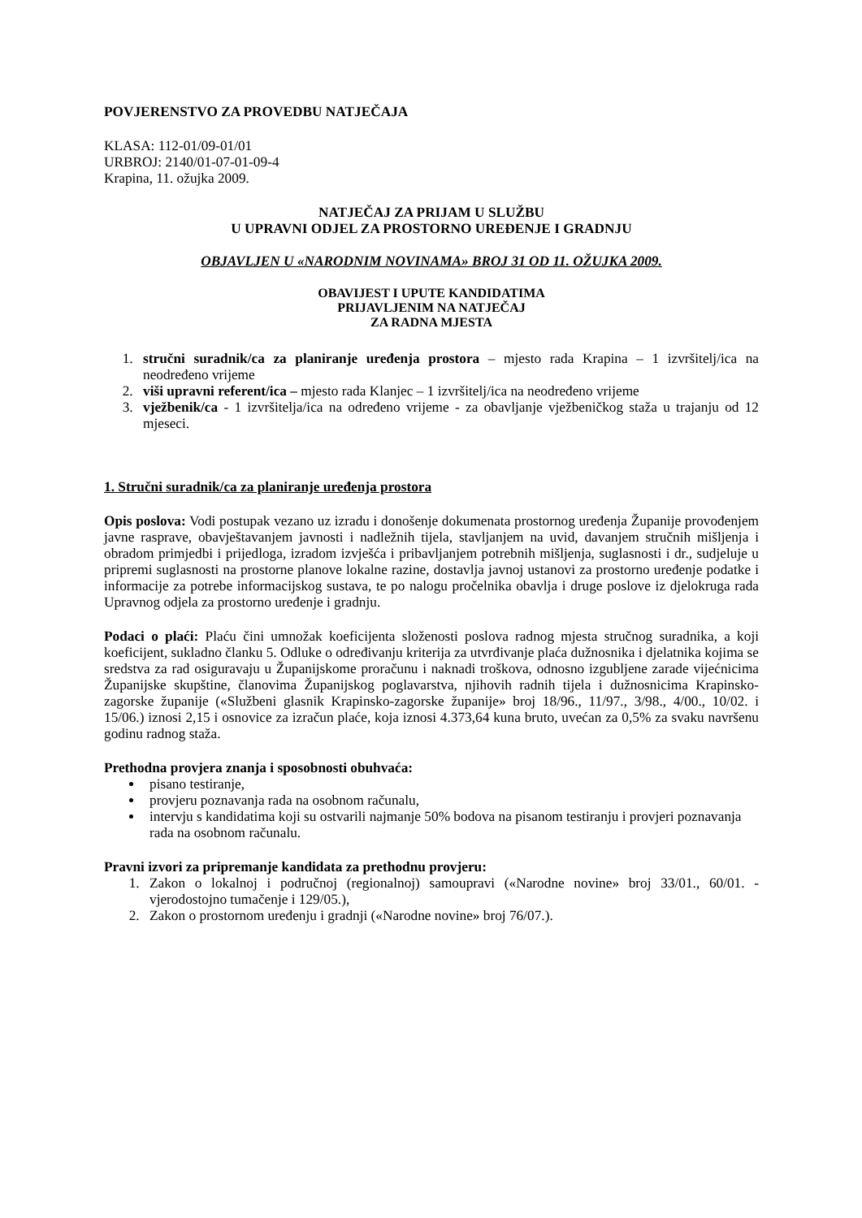POVJERENSTVO ZA PROVEDBU NATJEČAJA
KLASA: 112-01/09-01/01
URBROJ: 2140/01-07-01-09-4
Krapina, 11. ožujka 2009.
NATJEČAJ ZA PRIJAM U SLUŽBU
U UPRAVNI ODJEL ZA PROSTORNO UREĐENJE I GRADNJU
OBJAVLJEN U «NARODNIM NOVINAMA» BROJ 31 OD 11. OŽUJKA 2009.
OBAVIJEST I UPUTE KANDIDATIMA
PRIJAVLJENIM NA NATJEČAJ
ZA RADNA MJESTA
1. stručni suradnik/ca za planiranje uređenja prostora – mjesto rada Krapina – 1 izvršitelj/ica na neodređeno vrijeme
2. viši upravni referent/ica – mjesto rada Klanjec – 1 izvršitelj/ica na neodređeno vrijeme
3. vježbenik/ca - 1 izvršitelja/ica na određeno vrijeme - za obavljanje vježbeničkog staža u trajanju od 12 mjeseci.
1. Stručni suradnik/ca za planiranje uređenja prostora
Opis poslova: Vodi postupak vezano uz izradu i donošenje dokumenata prostornog uređenja Županije provođenjem javne rasprave, obavještavanjem javnosti i nadležnih tijela, stavljanjem na uvid, davanjem stručnih mišljenja i obradom primjedbi i prijedloga, izradom izvješća i pribavljanjem potrebnih mišljenja, suglasnosti i dr., sudjeluje u pripremi suglasnosti na prostorne planove lokalne razine, dostavlja javnoj ustanovi za prostorno uređenje podatke i informacije za potrebe informacijskog sustava, te po nalogu pročelnika obavlja i druge poslove iz djelokruga rada Upravnog odjela za prostorno uređenje i gradnju.
Podaci o plaći: Plaću čini umnožak koeficijenta složenosti poslova radnog mjesta stručnog suradnika, a koji koeficijent, sukladno članku 5. Odluke o određivanju kriterija za utvrđivanje plaća dužnosnika i djelatnika kojima se sredstva za rad osiguravaju u Županijskome proračunu i naknadi troškova, odnosno izgubljene zarade vijećnicima Županijske skupštine, članovima Županijskog poglavarstva, njihovih radnih tijela i dužnosnicima Krapinsko-zagorske županije («Službeni glasnik Krapinsko-zagorske županije» broj 18/96., 11/97., 3/98., 4/00., 10/02. i 15/06.) iznosi 2,15 i osnovice za izračun plaće, koja iznosi 4.373,64 kuna bruto, uvećan za 0,5% za svaku navršenu godinu radnog staža.
Prethodna provjera znanja i sposobnosti obuhvaća:
pisano testiranje,
provjeru poznavanja rada na osobnom računalu,
intervju s kandidatima koji su ostvarili najmanje 50% bodova na pisanom testiranju i provjeri poznavanja rada na osobnom računalu.
Pravni izvori za pripremanje kandidata za prethodnu provjeru:
1. Zakon o lokalnoj i područnoj (regionalnoj) samoupravi («Narodne novine» broj 33/01., 60/01. - vjerodostojno tumačenje i 129/05.),
2. Zakon o prostornom uređenju i gradnji («Narodne novine» broj 76/07.).